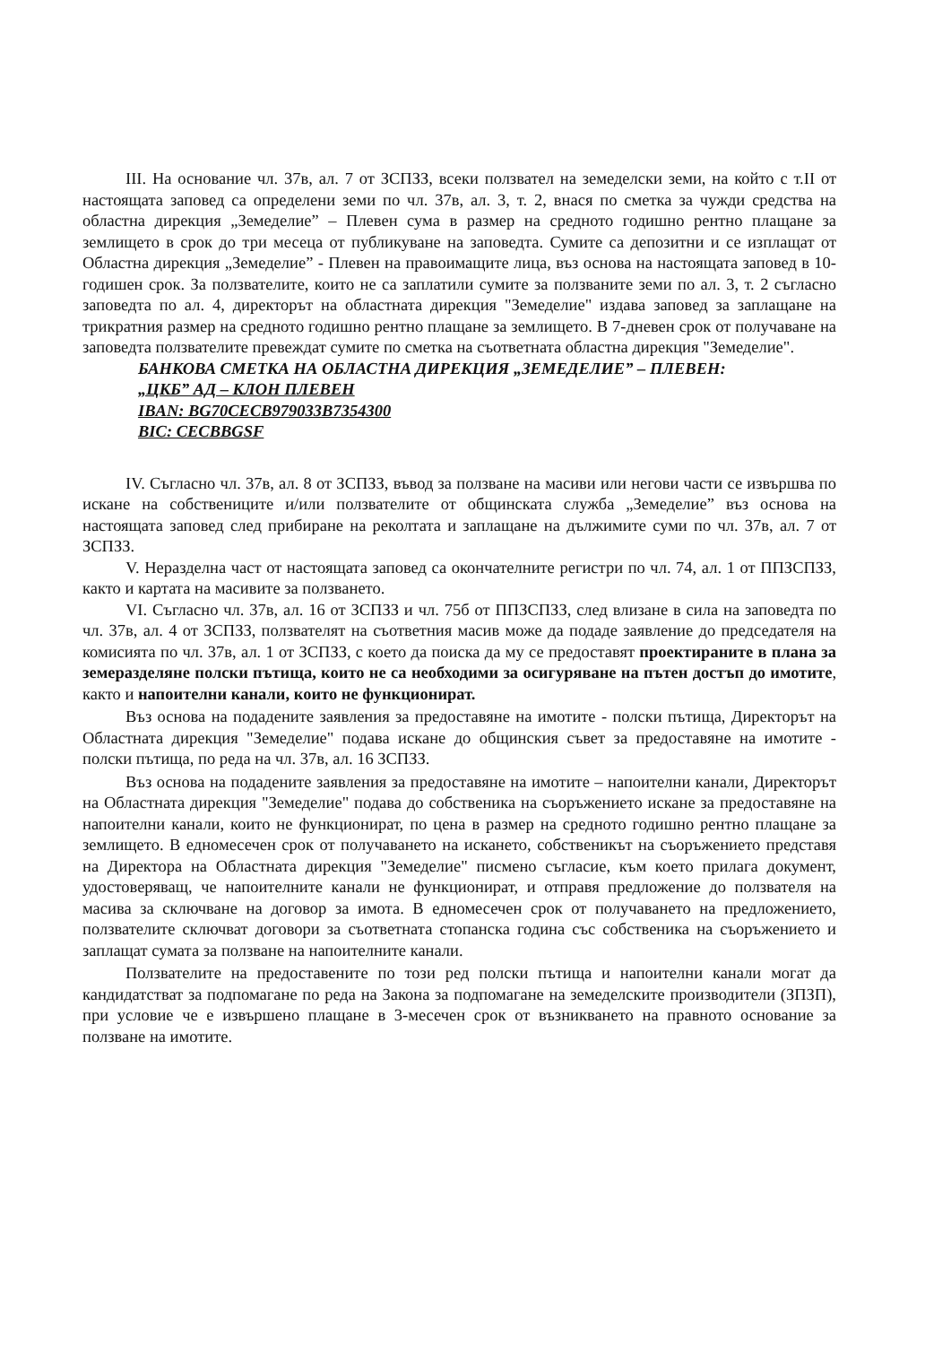III. На основание чл. 37в, ал. 7 от ЗСПЗЗ, всеки ползвател на земеделски земи, на който с т.II от настоящата заповед са определени земи по чл. 37в, ал. 3, т. 2, внася по сметка за чужди средства на областна дирекция „Земеделие” – Плевен сума в размер на средното годишно рентно плащане за землището в срок до три месеца от публикуване на заповедта. Сумите са депозитни и се изплащат от Областна дирекция „Земеделие” - Плевен на правоимащите лица, въз основа на настоящата заповед в 10-годишен срок. За ползвателите, които не са заплатили сумите за ползваните земи по ал. 3, т. 2 съгласно заповедта по ал. 4, директорът на областната дирекция "Земеделие" издава заповед за заплащане на трикратния размер на средното годишно рентно плащане за землището. В 7-дневен срок от получаване на заповедта ползвателите превеждат сумите по сметка на съответната областна дирекция "Земеделие".
БАНКОВА СМЕТКА НА ОБЛАСТНА ДИРЕКЦИЯ „ЗЕМЕДЕЛИЕ” – ПЛЕВЕН:
„ЦКБ” АД – КЛОН ПЛЕВЕН
IBAN: BG70CECB979033B7354300
BIC: CECBBGSF
IV. Съгласно чл. 37в, ал. 8 от ЗСПЗЗ, въвод за ползване на масиви или негови части се извършва по искане на собствениците и/или ползвателите от общинската служба „Земеделие” въз основа на настоящата заповед след прибиране на реколтата и заплащане на дължимите суми по чл. 37в, ал. 7 от ЗСПЗЗ.
V. Неразделна част от настоящата заповед са окончателните регистри по чл. 74, ал. 1 от ППЗСПЗЗ, както и картата на масивите за ползването.
VI. Съгласно чл. 37в, ал. 16 от ЗСПЗЗ и чл. 75б от ППЗСПЗЗ, след влизане в сила на заповедта по чл. 37в, ал. 4 от ЗСПЗЗ, ползвателят на съответния масив може да подаде заявление до председателя на комисията по чл. 37в, ал. 1 от ЗСПЗЗ, с което да поиска да му се предоставят проектираните в плана за земеразделяне полски пътища, които не са необходими за осигуряване на пътен достъп до имотите, както и напоителни канали, които не функционират.
Въз основа на подадените заявления за предоставяне на имотите - полски пътища, Директорът на Областната дирекция "Земеделие" подава искане до общинския съвет за предоставяне на имотите - полски пътища, по реда на чл. 37в, ал. 16 ЗСПЗЗ.
Въз основа на подадените заявления за предоставяне на имотите – напоителни канали, Директорът на Областната дирекция "Земеделие" подава до собственика на съоръжението искане за предоставяне на напоителни канали, които не функционират, по цена в размер на средното годишно рентно плащане за землището. В едномесечен срок от получаването на искането, собственикът на съоръжението представя на Директора на Областната дирекция "Земеделие" писмено съгласие, към което прилага документ, удостоверяващ, че напоителните канали не функционират, и отправя предложение до ползвателя на масива за сключване на договор за имота. В едномесечен срок от получаването на предложението, ползвателите сключват договори за съответната стопанска година със собственика на съоръжението и заплащат сумата за ползване на напоителните канали.
Ползвателите на предоставените по този ред полски пътища и напоителни канали могат да кандидатстват за подпомагане по реда на Закона за подпомагане на земеделските производители (ЗПЗП), при условие че е извършено плащане в 3-месечен срок от възникването на правното основание за ползване на имотите.